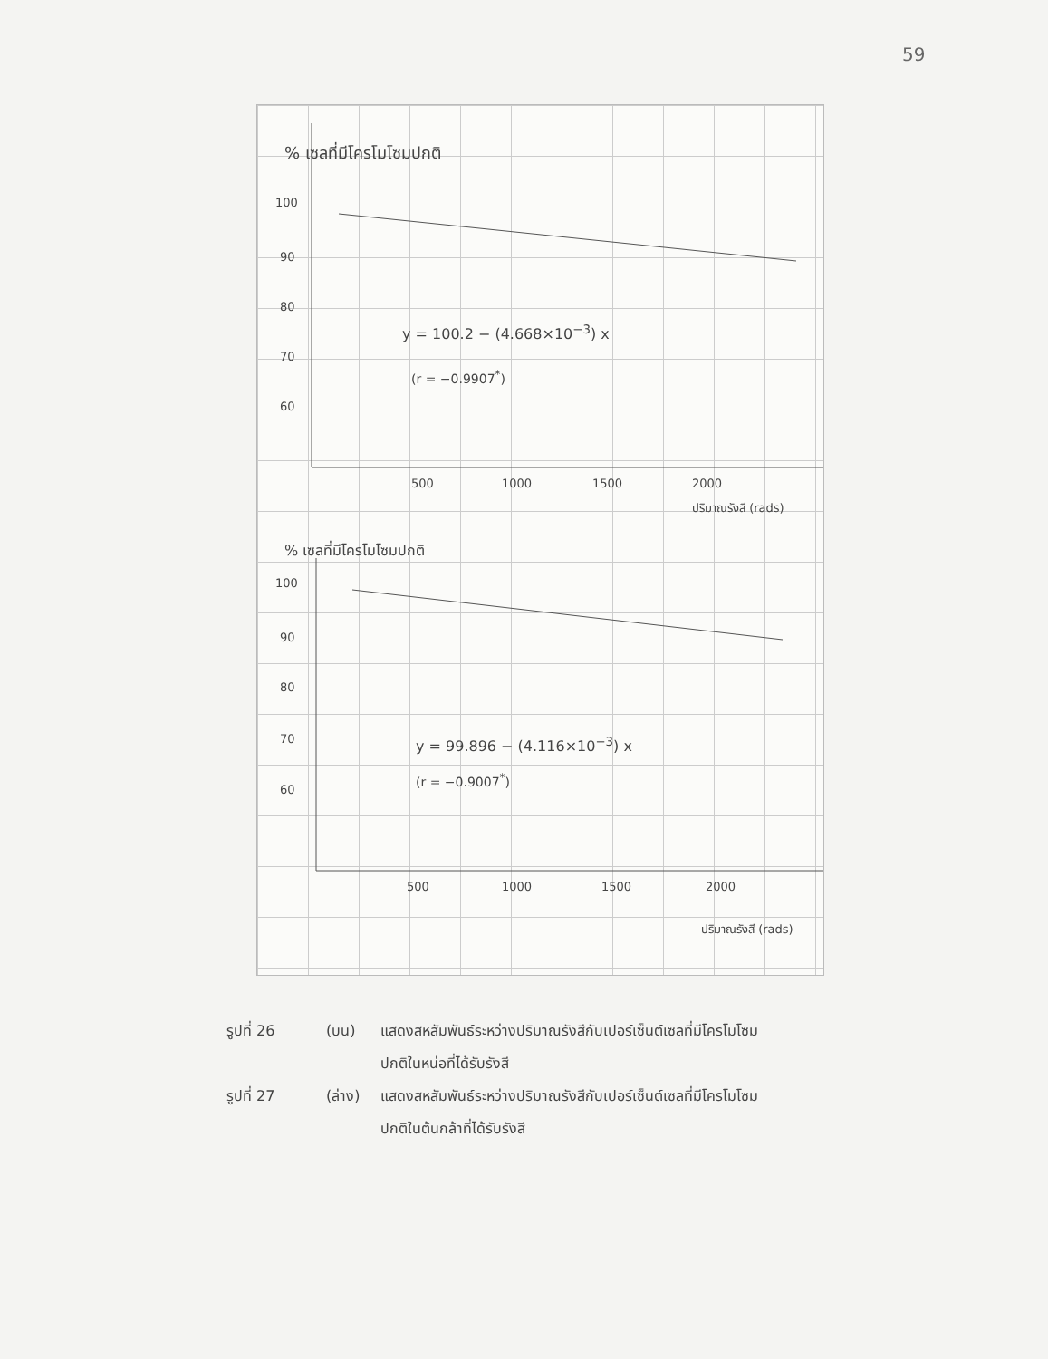59
% เซลที่มีโครโมโซมปกติ
100
90
80
70
60
y = 100.2 − (4.668×10<sup>−3</sup>) x
(r = −0.9907<sup>*</sup>)
500 1000 1500 2000
ปริมาณรังสี (rads)
% เซลที่มีโครโมโซมปกติ
100
90
80
70
60
y = 99.896 − (4.116×10<sup>−3</sup>) x
(r = −0.9007<sup>*</sup>)
500 1000 1500 2000
ปริมาณรังสี (rads)
รูปที่ 26 (บน) แสดงสหสัมพันธ์ระหว่างปริมาณรังสีกับเปอร์เซ็นต์เซลที่มีโครโมโซม
ปกติในหน่อที่ได้รับรังสี
รูปที่ 27 (ล่าง) แสดงสหสัมพันธ์ระหว่างปริมาณรังสีกับเปอร์เซ็นต์เซลที่มีโครโมโซม
ปกติในต้นกล้าที่ได้รับรังสี